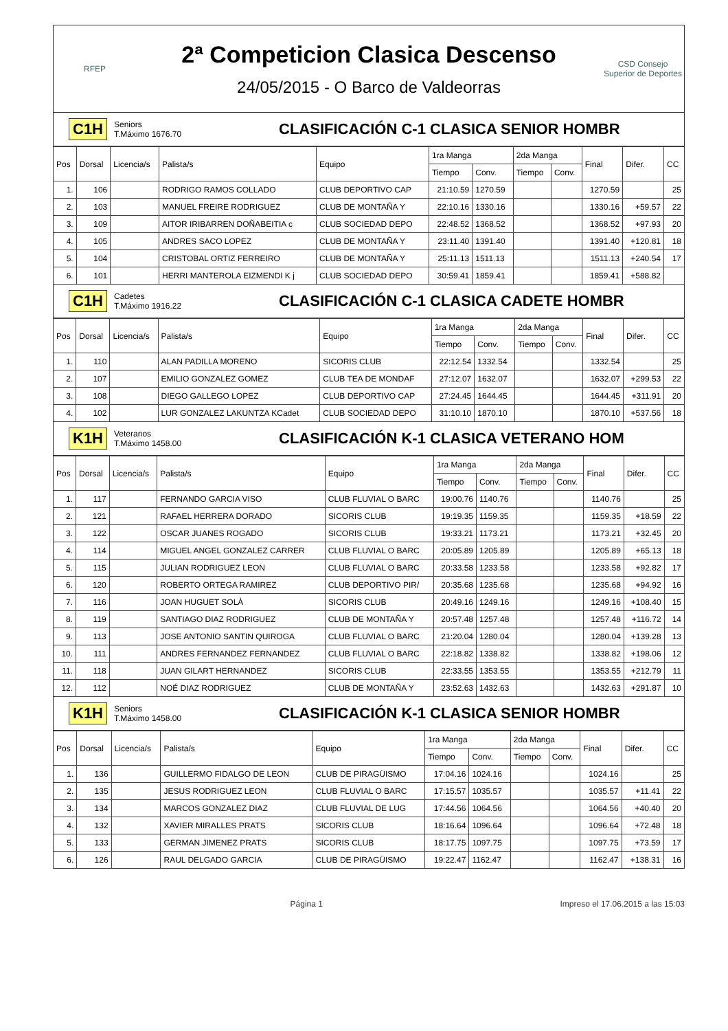RFEP
2ª Competicion Clasica Descenso
24/05/2015 - O Barco de Valdeorras
CSD Consejo Superior de Deportes
C1H
Seniors
T.Máximo 1676.70
CLASIFICACIÓN C-1 CLASICA SENIOR HOMBR
| Pos | Dorsal | Licencia/s | Palista/s | Equipo | 1ra Manga | | 2da Manga | | Final | Difer. | CC |
| --- | --- | --- | --- | --- | --- | --- | --- | --- | --- | --- | --- |
| | | | | | Tiempo | Conv. | Tiempo | Conv. | | | |
| 1. | 106 | | RODRIGO RAMOS COLLADO | CLUB DEPORTIVO CAP | 21:10.59 | 1270.59 | | | 1270.59 | | 25 |
| 2. | 103 | | MANUEL FREIRE RODRIGUEZ | CLUB DE MONTAÑA Y | 22:10.16 | 1330.16 | | | 1330.16 | +59.57 | 22 |
| 3. | 109 | | AITOR IRIBARREN DOÑABEITIA c | CLUB SOCIEDAD DEPO | 22:48.52 | 1368.52 | | | 1368.52 | +97.93 | 20 |
| 4. | 105 | | ANDRES SACO LOPEZ | CLUB DE MONTAÑA Y | 23:11.40 | 1391.40 | | | 1391.40 | +120.81 | 18 |
| 5. | 104 | | CRISTOBAL ORTIZ FERREIRO | CLUB DE MONTAÑA Y | 25:11.13 | 1511.13 | | | 1511.13 | +240.54 | 17 |
| 6. | 101 | | HERRI MANTEROLA EIZMENDI K j | CLUB SOCIEDAD DEPO | 30:59.41 | 1859.41 | | | 1859.41 | +588.82 | |
C1H
Cadetes
T.Máximo 1916.22
CLASIFICACIÓN C-1 CLASICA CADETE HOMBR
| Pos | Dorsal | Licencia/s | Palista/s | Equipo | 1ra Manga | | 2da Manga | | Final | Difer. | CC |
| --- | --- | --- | --- | --- | --- | --- | --- | --- | --- | --- | --- |
| | | | | | Tiempo | Conv. | Tiempo | Conv. | | | |
| 1. | 110 | | ALAN PADILLA MORENO | SICORIS CLUB | 22:12.54 | 1332.54 | | | 1332.54 | | 25 |
| 2. | 107 | | EMILIO GONZALEZ GOMEZ | CLUB TEA DE MONDAF | 27:12.07 | 1632.07 | | | 1632.07 | +299.53 | 22 |
| 3. | 108 | | DIEGO GALLEGO LOPEZ | CLUB DEPORTIVO CAP | 27:24.45 | 1644.45 | | | 1644.45 | +311.91 | 20 |
| 4. | 102 | | LUR GONZALEZ LAKUNTZA KCadet | CLUB SOCIEDAD DEPO | 31:10.10 | 1870.10 | | | 1870.10 | +537.56 | 18 |
K1H
Veteranos
T.Máximo 1458.00
CLASIFICACIÓN K-1 CLASICA VETERANO HOM
| Pos | Dorsal | Licencia/s | Palista/s | Equipo | 1ra Manga | | 2da Manga | | Final | Difer. | CC |
| --- | --- | --- | --- | --- | --- | --- | --- | --- | --- | --- | --- |
| | | | | | Tiempo | Conv. | Tiempo | Conv. | | | |
| 1. | 117 | | FERNANDO GARCIA VISO | CLUB FLUVIAL O BARC | 19:00.76 | 1140.76 | | | 1140.76 | | 25 |
| 2. | 121 | | RAFAEL HERRERA DORADO | SICORIS CLUB | 19:19.35 | 1159.35 | | | 1159.35 | +18.59 | 22 |
| 3. | 122 | | OSCAR JUANES ROGADO | SICORIS CLUB | 19:33.21 | 1173.21 | | | 1173.21 | +32.45 | 20 |
| 4. | 114 | | MIGUEL ANGEL GONZALEZ CARRER | CLUB FLUVIAL O BARC | 20:05.89 | 1205.89 | | | 1205.89 | +65.13 | 18 |
| 5. | 115 | | JULIAN RODRIGUEZ LEON | CLUB FLUVIAL O BARC | 20:33.58 | 1233.58 | | | 1233.58 | +92.82 | 17 |
| 6. | 120 | | ROBERTO ORTEGA RAMIREZ | CLUB DEPORTIVO PIR/ | 20:35.68 | 1235.68 | | | 1235.68 | +94.92 | 16 |
| 7. | 116 | | JOAN HUGUET SOLÀ | SICORIS CLUB | 20:49.16 | 1249.16 | | | 1249.16 | +108.40 | 15 |
| 8. | 119 | | SANTIAGO DIAZ RODRIGUEZ | CLUB DE MONTAÑA Y | 20:57.48 | 1257.48 | | | 1257.48 | +116.72 | 14 |
| 9. | 113 | | JOSE ANTONIO SANTIN QUIROGA | CLUB FLUVIAL O BARC | 21:20.04 | 1280.04 | | | 1280.04 | +139.28 | 13 |
| 10. | 111 | | ANDRES FERNANDEZ FERNANDEZ | CLUB FLUVIAL O BARC | 22:18.82 | 1338.82 | | | 1338.82 | +198.06 | 12 |
| 11. | 118 | | JUAN GILART HERNANDEZ | SICORIS CLUB | 22:33.55 | 1353.55 | | | 1353.55 | +212.79 | 11 |
| 12. | 112 | | NOÉ DIAZ RODRIGUEZ | CLUB DE MONTAÑA Y | 23:52.63 | 1432.63 | | | 1432.63 | +291.87 | 10 |
K1H
Seniors
T.Máximo 1458.00
CLASIFICACIÓN K-1 CLASICA SENIOR HOMBR
| Pos | Dorsal | Licencia/s | Palista/s | Equipo | 1ra Manga | | 2da Manga | | Final | Difer. | CC |
| --- | --- | --- | --- | --- | --- | --- | --- | --- | --- | --- | --- |
| | | | | | Tiempo | Conv. | Tiempo | Conv. | | | |
| 1. | 136 | | GUILLERMO FIDALGO DE LEON | CLUB DE PIRAGÜISMO | 17:04.16 | 1024.16 | | | 1024.16 | | 25 |
| 2. | 135 | | JESUS RODRIGUEZ LEON | CLUB FLUVIAL O BARC | 17:15.57 | 1035.57 | | | 1035.57 | +11.41 | 22 |
| 3. | 134 | | MARCOS GONZALEZ DIAZ | CLUB FLUVIAL DE LUG | 17:44.56 | 1064.56 | | | 1064.56 | +40.40 | 20 |
| 4. | 132 | | XAVIER MIRALLES PRATS | SICORIS CLUB | 18:16.64 | 1096.64 | | | 1096.64 | +72.48 | 18 |
| 5. | 133 | | GERMAN JIMENEZ PRATS | SICORIS CLUB | 18:17.75 | 1097.75 | | | 1097.75 | +73.59 | 17 |
| 6. | 126 | | RAUL DELGADO GARCIA | CLUB DE PIRAGÜISMO | 19:22.47 | 1162.47 | | | 1162.47 | +138.31 | 16 |
Página 1 Impreso el 17.06.2015 a las 15:03